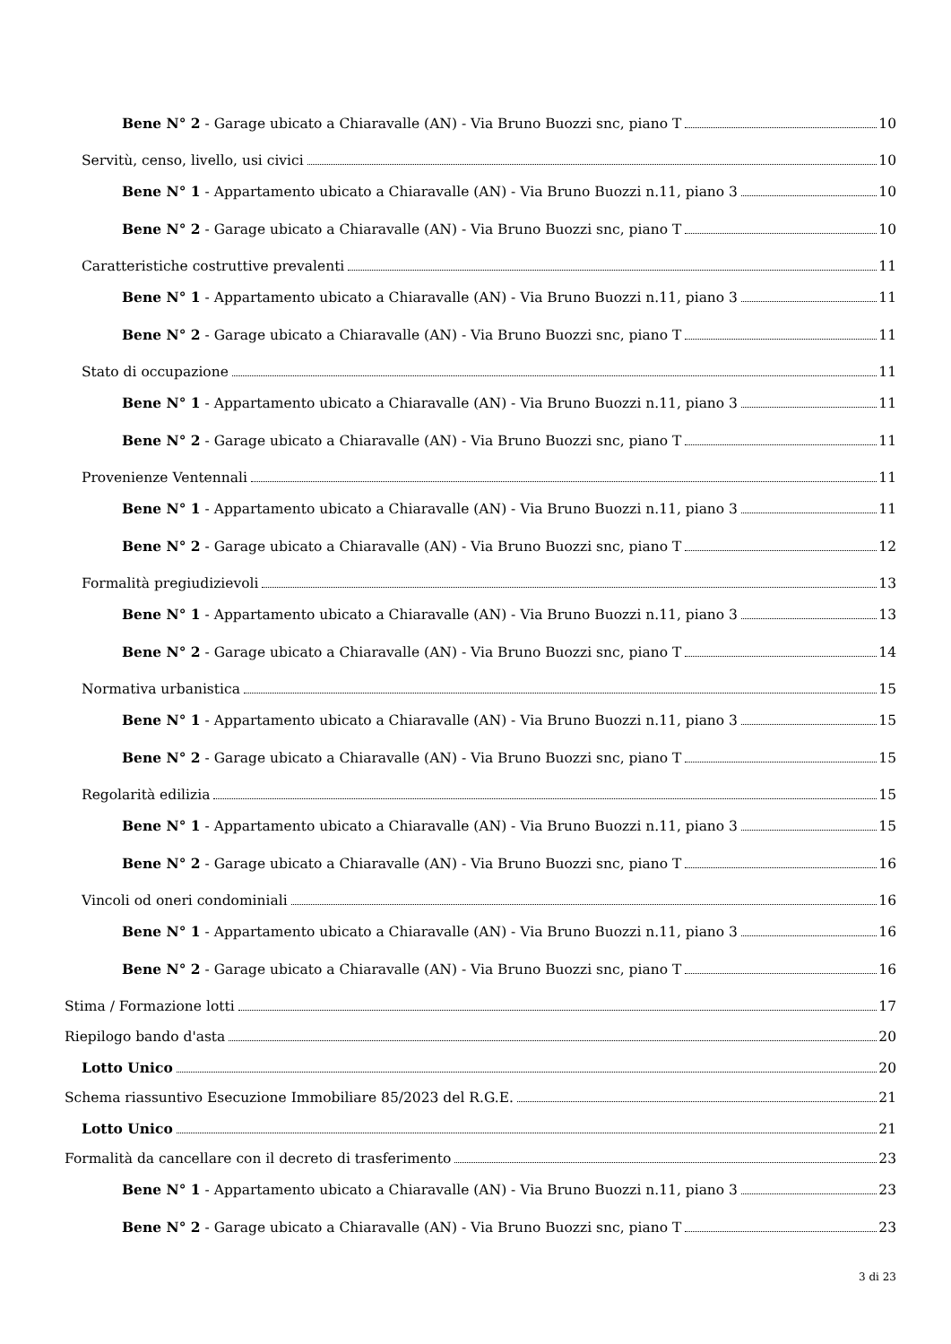Bene N° 2 - Garage ubicato a Chiaravalle (AN) - Via Bruno Buozzi snc, piano T 10
Servitù, censo, livello, usi civici 10
Bene N° 1 - Appartamento ubicato a Chiaravalle (AN) - Via Bruno Buozzi n.11, piano 3 10
Bene N° 2 - Garage ubicato a Chiaravalle (AN) - Via Bruno Buozzi snc, piano T 10
Caratteristiche costruttive prevalenti 11
Bene N° 1 - Appartamento ubicato a Chiaravalle (AN) - Via Bruno Buozzi n.11, piano 3 11
Bene N° 2 - Garage ubicato a Chiaravalle (AN) - Via Bruno Buozzi snc, piano T 11
Stato di occupazione 11
Bene N° 1 - Appartamento ubicato a Chiaravalle (AN) - Via Bruno Buozzi n.11, piano 3 11
Bene N° 2 - Garage ubicato a Chiaravalle (AN) - Via Bruno Buozzi snc, piano T 11
Provenienze Ventennali 11
Bene N° 1 - Appartamento ubicato a Chiaravalle (AN) - Via Bruno Buozzi n.11, piano 3 11
Bene N° 2 - Garage ubicato a Chiaravalle (AN) - Via Bruno Buozzi snc, piano T 12
Formalità pregiudizievoli 13
Bene N° 1 - Appartamento ubicato a Chiaravalle (AN) - Via Bruno Buozzi n.11, piano 3 13
Bene N° 2 - Garage ubicato a Chiaravalle (AN) - Via Bruno Buozzi snc, piano T 14
Normativa urbanistica 15
Bene N° 1 - Appartamento ubicato a Chiaravalle (AN) - Via Bruno Buozzi n.11, piano 3 15
Bene N° 2 - Garage ubicato a Chiaravalle (AN) - Via Bruno Buozzi snc, piano T 15
Regolarità edilizia 15
Bene N° 1 - Appartamento ubicato a Chiaravalle (AN) - Via Bruno Buozzi n.11, piano 3 15
Bene N° 2 - Garage ubicato a Chiaravalle (AN) - Via Bruno Buozzi snc, piano T 16
Vincoli od oneri condominiali 16
Bene N° 1 - Appartamento ubicato a Chiaravalle (AN) - Via Bruno Buozzi n.11, piano 3 16
Bene N° 2 - Garage ubicato a Chiaravalle (AN) - Via Bruno Buozzi snc, piano T 16
Stima / Formazione lotti 17
Riepilogo bando d'asta 20
Lotto Unico 20
Schema riassuntivo Esecuzione Immobiliare 85/2023 del R.G.E. 21
Lotto Unico 21
Formalità da cancellare con il decreto di trasferimento 23
Bene N° 1 - Appartamento ubicato a Chiaravalle (AN) - Via Bruno Buozzi n.11, piano 3 23
Bene N° 2 - Garage ubicato a Chiaravalle (AN) - Via Bruno Buozzi snc, piano T 23
3 di 23